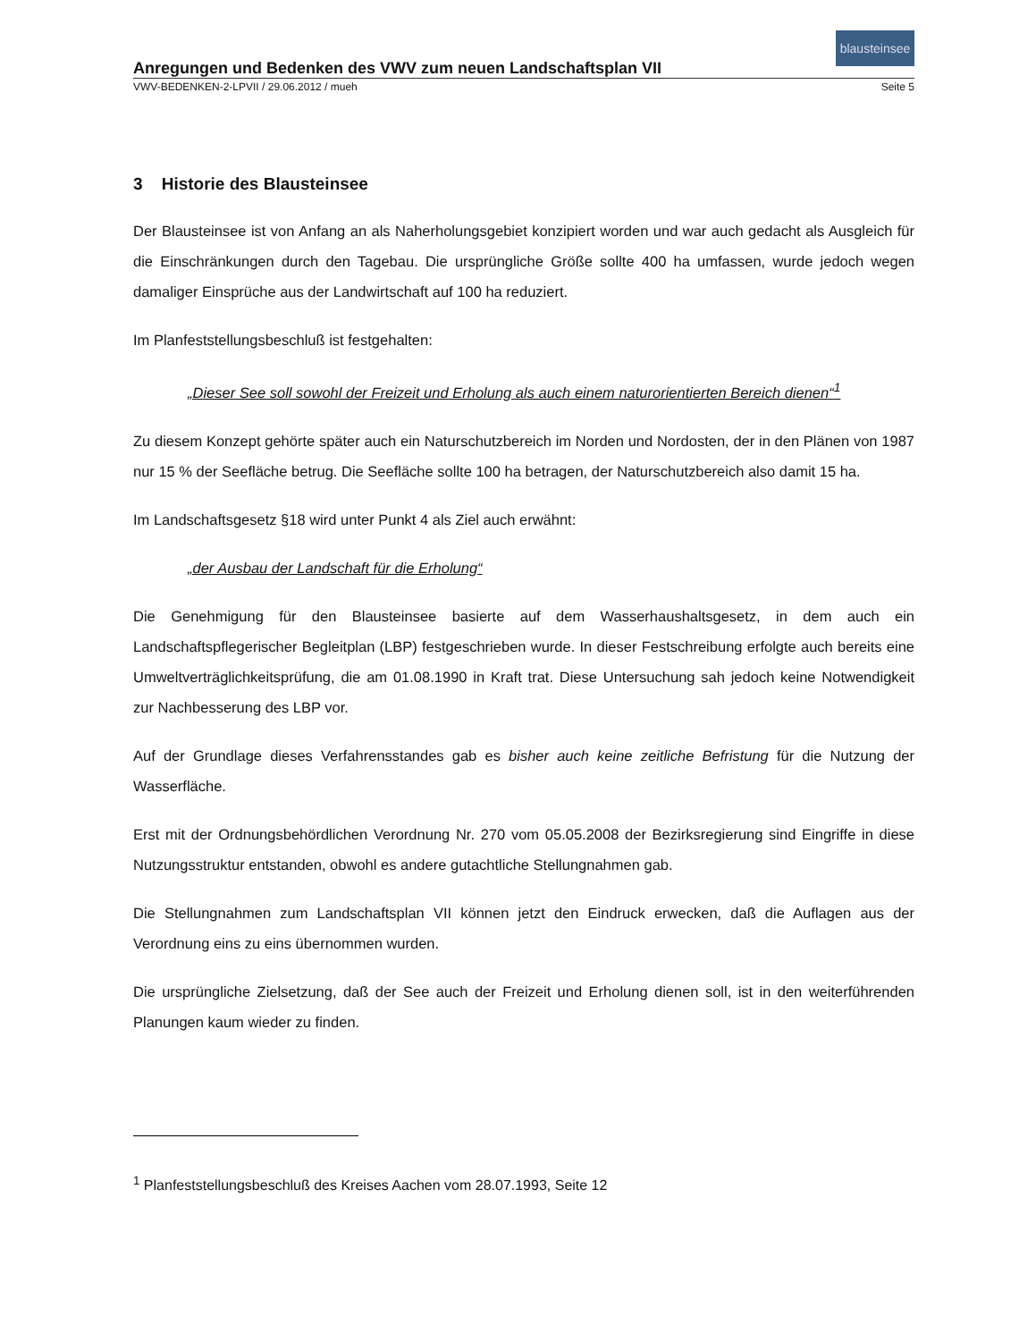blausteinsee
Anregungen und Bedenken des VWV zum neuen Landschaftsplan VII
VWV-BEDENKEN-2-LPVII / 29.06.2012 / mueh Seite 5
3 Historie des Blausteinsee
Der Blausteinsee ist von Anfang an als Naherholungsgebiet konzipiert worden und war auch gedacht als Ausgleich für die Einschränkungen durch den Tagebau. Die ursprüngliche Größe sollte 400 ha umfassen, wurde jedoch wegen damaliger Einsprüche aus der Landwirtschaft auf 100 ha reduziert.
Im Planfeststellungsbeschluß ist festgehalten:
„Dieser See soll sowohl der Freizeit und Erholung als auch einem naturorientierten Bereich dienen“<sup>1</sup>
Zu diesem Konzept gehörte später auch ein Naturschutzbereich im Norden und Nordosten, der in den Plänen von 1987 nur 15 % der Seefläche betrug. Die Seefläche sollte 100 ha betragen, der Naturschutzbereich also damit 15 ha.
Im Landschaftsgesetz §18 wird unter Punkt 4 als Ziel auch erwähnt:
„der Ausbau der Landschaft für die Erholung“
Die Genehmigung für den Blausteinsee basierte auf dem Wasserhaushaltsgesetz, in dem auch ein Landschaftspflegerischer Begleitplan (LBP) festgeschrieben wurde. In dieser Festschreibung erfolgte auch bereits eine Umweltverträglichkeitsprüfung, die am 01.08.1990 in Kraft trat. Diese Untersuchung sah jedoch keine Notwendigkeit zur Nachbesserung des LBP vor.
Auf der Grundlage dieses Verfahrensstandes gab es bisher auch keine zeitliche Befristung für die Nutzung der Wasserfläche.
Erst mit der Ordnungsbehördlichen Verordnung Nr. 270 vom 05.05.2008 der Bezirksregierung sind Eingriffe in diese Nutzungsstruktur entstanden, obwohl es andere gutachtliche Stellungnahmen gab.
Die Stellungnahmen zum Landschaftsplan VII können jetzt den Eindruck erwecken, daß die Auflagen aus der Verordnung eins zu eins übernommen wurden.
Die ursprüngliche Zielsetzung, daß der See auch der Freizeit und Erholung dienen soll, ist in den weiterführenden Planungen kaum wieder zu finden.
<sup>1</sup> Planfeststellungsbeschluß des Kreises Aachen vom 28.07.1993, Seite 12